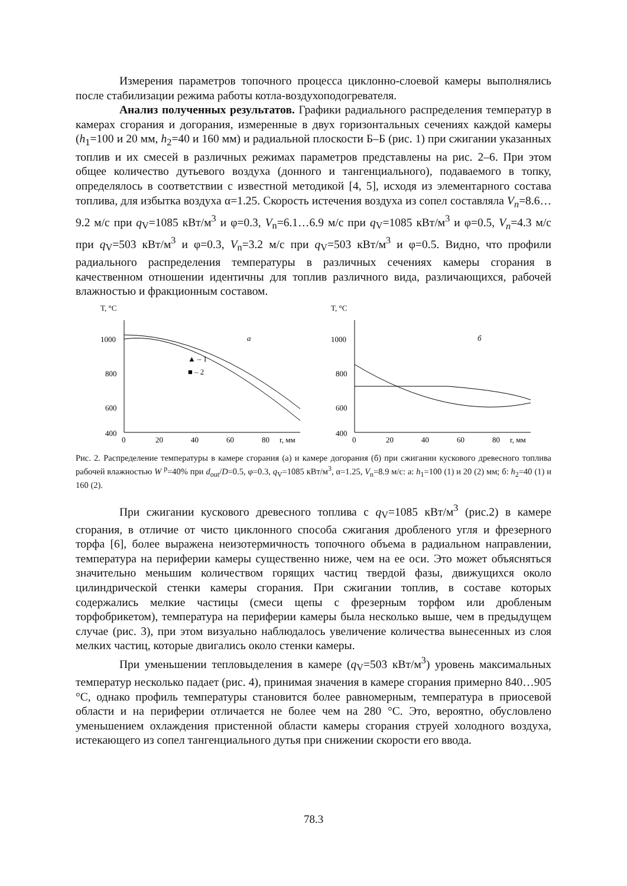Измерения параметров топочного процесса циклонно-слоевой камеры выполнялись после стабилизации режима работы котла-воздухоподогревателя.
Анализ полученных результатов. Графики радиального распределения температур в камерах сгорания и догорания, измеренные в двух горизонтальных сечениях каждой камеры (h<sub>1</sub>=100 и 20 мм, h<sub>2</sub>=40 и 160 мм) и радиальной плоскости Б–Б (рис. 1) при сжигании указанных топлив и их смесей в различных режимах параметров представлены на рис. 2–6. При этом общее количество дутьевого воздуха (донного и тангенциального), подаваемого в топку, определялось в соответствии с известной методикой [4, 5], исходя из элементарного состава топлива, для избытка воздуха α=1.25. Скорость истечения воздуха из сопел составляла V<sub>n</sub>=8.6…9.2 м/с при q<sub>V</sub>=1085 кВт/м<sup>3</sup> и φ=0.3, V<sub>n</sub>=6.1…6.9 м/с при q<sub>V</sub>=1085 кВт/м<sup>3</sup> и φ=0.5, V<sub>n</sub>=4.3 м/с при q<sub>V</sub>=503 кВт/м<sup>3</sup> и φ=0.3, V<sub>n</sub>=3.2 м/с при q<sub>V</sub>=503 кВт/м<sup>3</sup> и φ=0.5. Видно, что профили радиального распределения температуры в различных сечениях камеры сгорания в качественном отношении идентичны для топлив различного вида, различающихся, рабочей влажностью и фракционным составом.
T, °C
1000
800
600
400
0
20
40
60
80
r, мм
a
▲ – 1
■ – 2
T, °C
1000
800
600
400
0
20
40
60
80
r, мм
б
Рис. 2. Распределение температуры в камере сгорания (а) и камере догорания (б) при сжигании кускового древесного топлива рабочей влажностью W <sup>р</sup>=40% при d<sub>out</sub>/D=0.5, φ=0.3, q<sub>V</sub>=1085 кВт/м<sup>3</sup>, α=1.25, V<sub>n</sub>=8.9 м/с: а: h<sub>1</sub>=100 (1) и 20 (2) мм; б: h<sub>2</sub>=40 (1) и 160 (2).
При сжигании кускового древесного топлива с q<sub>V</sub>=1085 кВт/м<sup>3</sup> (рис.2) в камере сгорания, в отличие от чисто циклонного способа сжигания дробленого угля и фрезерного торфа [6], более выражена неизотермичность топочного объема в радиальном направлении, температура на периферии камеры существенно ниже, чем на ее оси. Это может объясняться значительно меньшим количеством горящих частиц твердой фазы, движущихся около цилиндрической стенки камеры сгорания. При сжигании топлив, в составе которых содержались мелкие частицы (смеси щепы с фрезерным торфом или дробленым торфобрикетом), температура на периферии камеры была несколько выше, чем в предыдущем случае (рис. 3), при этом визуально наблюдалось увеличение количества вынесенных из слоя мелких частиц, которые двигались около стенки камеры.
При уменьшении тепловыделения в камере (q<sub>V</sub>=503 кВт/м<sup>3</sup>) уровень максимальных температур несколько падает (рис. 4), принимая значения в камере сгорания примерно 840…905 °С, однако профиль температуры становится более равномерным, температура в приосевой области и на периферии отличается не более чем на 280 °С. Это, вероятно, обусловлено уменьшением охлаждения пристенной области камеры сгорания струей холодного воздуха, истекающего из сопел тангенциального дутья при снижении скорости его ввода.
78.3